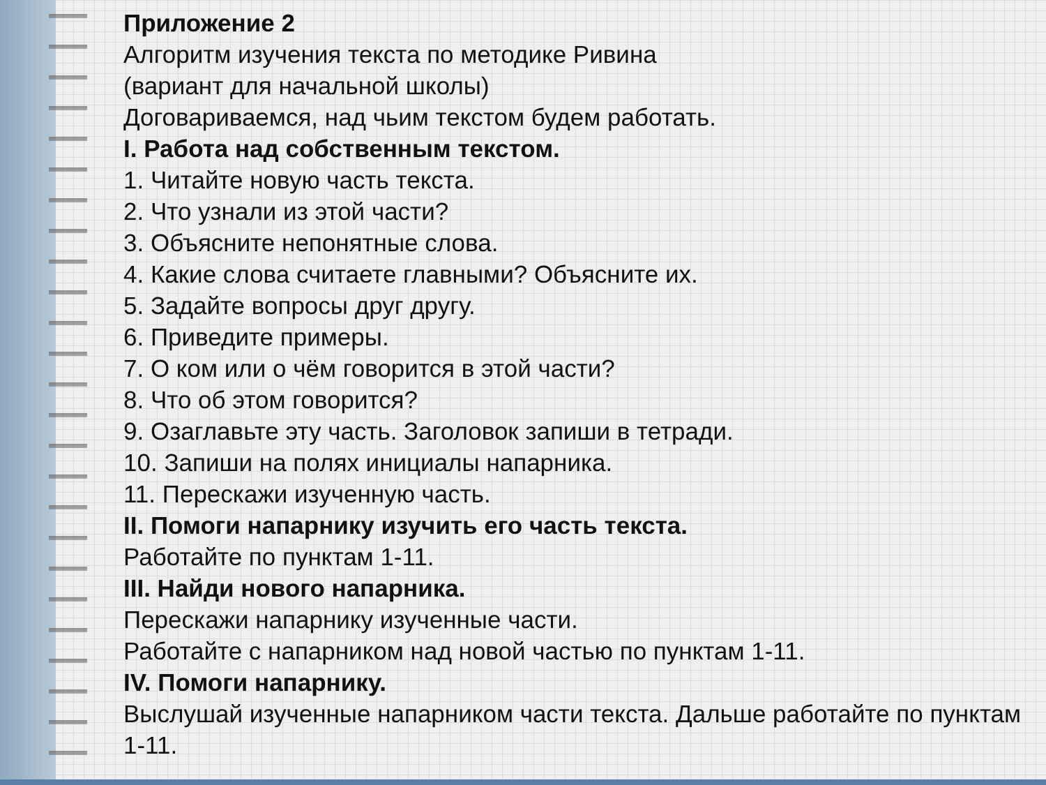Приложение 2
Алгоритм изучения текста по методике Ривина
(вариант для начальной школы)
Договариваемся, над чьим текстом будем работать.
I. Работа над собственным текстом.
1. Читайте новую часть текста.
2. Что узнали из этой части?
3. Объясните непонятные слова.
4. Какие слова считаете главными? Объясните их.
5. Задайте вопросы друг другу.
6. Приведите примеры.
7. О ком или о чём говорится в этой части?
8. Что об этом говорится?
9. Озаглавьте эту часть. Заголовок запиши в тетради.
10. Запиши на полях инициалы напарника.
11. Перескажи изученную часть.
II. Помоги напарнику изучить его часть текста.
Работайте по пунктам 1-11.
III. Найди нового напарника.
Перескажи напарнику изученные части.
Работайте с напарником над новой частью по пунктам 1-11.
IV. Помоги напарнику.
Выслушай изученные напарником части текста. Дальше работайте по пунктам 1-11.